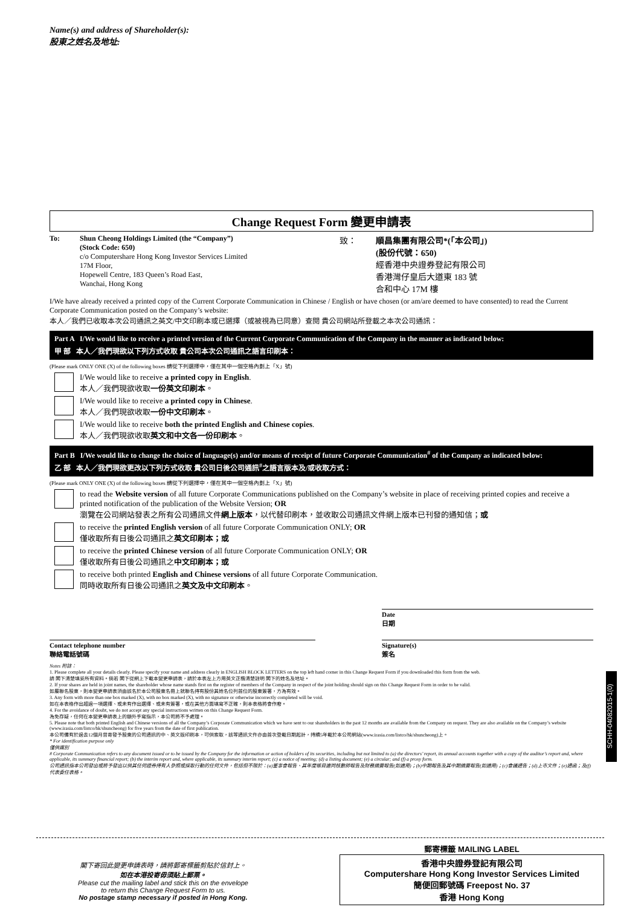Name(s) and address of Shareholder(s):
股東之姓名及地址:
Change Request Form 變更申請表
To: Shun Cheong Holdings Limited (the “Company”)
(Stock Code: 650)
c/o Computershare Hong Kong Investor Services Limited
17M Floor,
Hopewell Centre, 183 Queen’s Road East,
Wanchai, Hong Kong
致： 順昌集團有限公司*(「本公司」)
(股份代號：650)
經香港中央證券登記有限公司
香港灣仔皇后大道東 183 號
合和中心 17M 樓
I/We have already received a printed copy of the Current Corporate Communication in Chinese / English or have chosen (or am/are deemed to have consented) to read the Current Corporate Communication posted on the Company’s website:
本人／我們已收取本次公司通訊之英文/中文印刷本或已選擇（或被視為已同意）查閱 貴公司網站所登載之本次公司通訊：
Part A I/We would like to receive a printed version of the Current Corporate Communication of the Company in the manner as indicated below:
甲 部 本人／我們現欲以下列方式收取 貴公司本次公司通訊之語言印刷本：
(Please mark ONLY ONE (X) of the following boxes 請從下列選擇中，僅在其中一個空格內劃上「X」號)
I/We would like to receive a printed copy in English.
本人／我們現欲收取一份英文印刷本。
I/We would like to receive a printed copy in Chinese.
本人／我們現欲收取一份中文印刷本。
I/We would like to receive both the printed English and Chinese copies.
本人／我們現欲收取英文和中文各一份印刷本。
Part B I/We would like to change the choice of language(s) and/or means of receipt of future Corporate Communication<sup>#</sup> of the Company as indicated below:
乙 部 本人／我們現欲更改以下列方式收取 貴公司日後公司通訊<sup>#</sup>之語言版本及/或收取方式：
(Please mark ONLY ONE (X) of the following boxes 請從下列選擇中，僅在其中一個空格內劃上「X」號)
to read the Website version of all future Corporate Communications published on the Company’s website in place of receiving printed copies and receive a printed notification of the publication of the Website Version; OR
瀏覽在公司網站發表之所有公司通訊文件網上版本，以代替印刷本，並收取公司通訊文件網上版本已刊發的通知信；或
to receive the printed English version of all future Corporate Communication ONLY; OR
僅收取所有日後公司通訊之英文印刷本；或
to receive the printed Chinese version of all future Corporate Communication ONLY; OR
僅收取所有日後公司通訊之中文印刷本；或
to receive both printed English and Chinese versions of all future Corporate Communication.
同時收取所有日後公司通訊之英文及中文印刷本。
Date
日期
Contact telephone number
聯絡電話號碼
Signature(s)
簽名
Notes 附註：
1. Please complete all your details clearly. Please specify your name and address clearly in ENGLISH BLOCK LETTERS on the top left hand corner in this Change Request Form if you downloaded this form from the web.
請 閣下清楚填妥所有資料。倘若 閣下從網上下載本變更申請表，請於本表左上方用英文正楷清楚註明 閣下的姓名及地址。
2. If your shares are held in joint names, the shareholder whose name stands first on the register of members of the Company in respect of the joint holding should sign on this Change Request Form in order to be valid.
如屬聯名股東，則本變更申請表須由該名於本公司股東名冊上就聯名持有股份其姓名位列首位的股東簽署，方為有效。
3. Any form with more than one box marked (X), with no box marked (X), with no signature or otherwise incorrectly completed will be void.
如在本表格作出超過一項選擇、或未有作出選擇、或未有簽署，或在其他方面填寫不正確，則本表格將會作廢。
4. For the avoidance of doubt, we do not accept any special instructions written on this Change Request Form.
為免存疑，任何在本變更申請表上的額外手寫指示，本公司將不予處理。
5. Please note that both printed English and Chinese versions of all the Company’s Corporate Communication which we have sent to our shareholders in the past 12 months are available from the Company on request. They are also available on the Company’s website (www.irasia.com/listco/hk/shuncheong) for five years from the date of first publication.
本公司備有於過去12個月曾寄發予股東的公司通訊的中、英文版印刷本，可供索取，該等通訊文件亦由首次登載日期起計，持續5年載於本公司網站(www.irasia.com/listco/hk/shuncheong)上。
* For identification purpose only
僅供識別
# Corporate Communication refers to any document issued or to be issued by the Company for the information or action of holders of its securities, including but not limited to (a) the directors’ report, its annual accounts together with a copy of the auditor’s report and, where applicable, its summary financial report; (b) the interim report and, where applicable, its summary interim report; (c) a notice of meeting; (d) a listing document; (e) a circular; and (f) a proxy form.
公司通訊指本公司發出或將予發出以供其任何證券持有人參照或採取行動的任何文件，包括但不限於：(a)董事會報告、其年度帳目連同核數師報告及財務摘要報告(如適用)；(b)中期報告及其中期摘要報告(如適用)；(c)會議通告；(d)上市文件；(e)通函；及(f)代表委任表格。
SCHH-04082015-1(0)
閣下寄回此變更申請表時，請將郵寄標籤剪貼於信封上。
如在本港投寄毋須貼上郵票。
Please cut the mailing label and stick this on the envelope
to return this Change Request Form to us.
No postage stamp necessary if posted in Hong Kong.
郵寄標籤 MAILING LABEL
香港中央證券登記有限公司
Computershare Hong Kong Investor Services Limited
簡便回郵號碼 Freepost No. 37
香港 Hong Kong